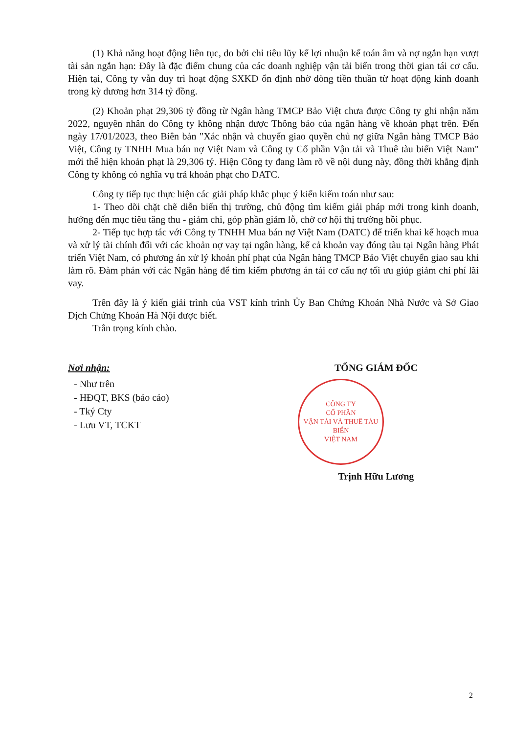(1) Khả năng hoạt động liên tục, do bởi chỉ tiêu lũy kế lợi nhuận kế toán âm và nợ ngắn hạn vượt tài sản ngắn hạn: Đây là đặc điểm chung của các doanh nghiệp vận tải biển trong thời gian tái cơ cấu. Hiện tại, Công ty vẫn duy trì hoạt động SXKD ổn định nhờ dòng tiền thuần từ hoạt động kinh doanh trong kỳ dương hơn 314 tỷ đồng.
(2) Khoản phạt 29,306 tỷ đồng từ Ngân hàng TMCP Bảo Việt chưa được Công ty ghi nhận năm 2022, nguyên nhân do Công ty không nhận được Thông báo của ngân hàng về khoản phạt trên. Đến ngày 17/01/2023, theo Biên bản "Xác nhận và chuyển giao quyền chủ nợ giữa Ngân hàng TMCP Bảo Việt, Công ty TNHH Mua bán nợ Việt Nam và Công ty Cổ phần Vận tải và Thuê tàu biển Việt Nam" mới thể hiện khoản phạt là 29,306 tỷ. Hiện Công ty đang làm rõ về nội dung này, đồng thời khẳng định Công ty không có nghĩa vụ trả khoản phạt cho DATC.
Công ty tiếp tục thực hiện các giải pháp khắc phục ý kiến kiểm toán như sau:
1- Theo dõi chặt chẽ diễn biến thị trường, chủ động tìm kiếm giải pháp mới trong kinh doanh, hướng đến mục tiêu tăng thu - giảm chi, góp phần giảm lỗ, chờ cơ hội thị trường hồi phục.
2- Tiếp tục hợp tác với Công ty TNHH Mua bán nợ Việt Nam (DATC) để triển khai kế hoạch mua và xử lý tài chính đối với các khoản nợ vay tại ngân hàng, kể cả khoản vay đóng tàu tại Ngân hàng Phát triển Việt Nam, có phương án xử lý khoản phí phạt của Ngân hàng TMCP Bảo Việt chuyển giao sau khi làm rõ. Đàm phán với các Ngân hàng để tìm kiếm phương án tái cơ cấu nợ tối ưu giúp giảm chi phí lãi vay.
Trên đây là ý kiến giải trình của VST kính trình Ủy Ban Chứng Khoán Nhà Nước và Sở Giao Dịch Chứng Khoán Hà Nội được biết.
Trân trọng kính chào.
Nơi nhận:
- Như trên
- HĐQT, BKS (báo cáo)
- Tký Cty
- Lưu VT, TCKT
TỔNG GIÁM ĐỐC
CÔNG TY
CỔ PHẦN
VẬN TẢI VÀ THUÊ TÀU BIỂN
VIỆT NAM
Trịnh Hữu Lương
2